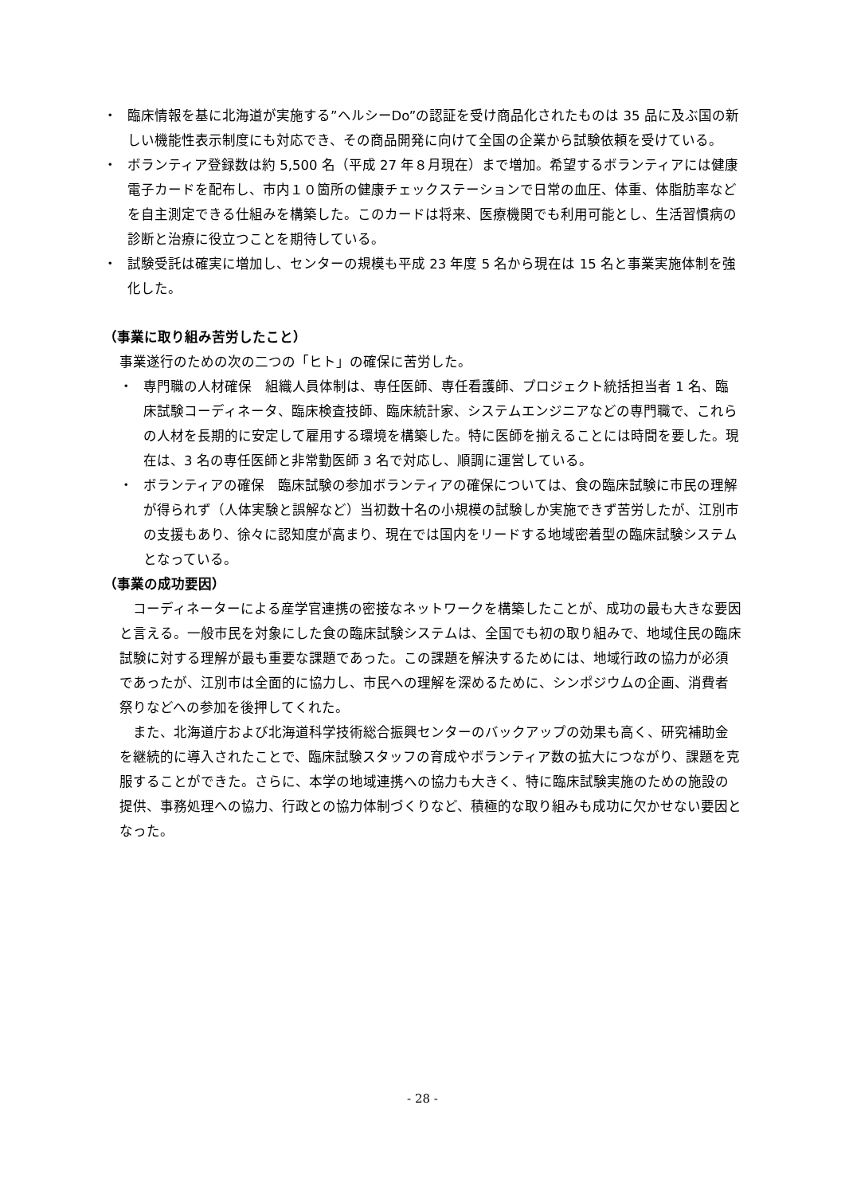・ 臨床情報を基に北海道が実施する”ヘルシーDo”の認証を受け商品化されたものは 35 品に及ぶ国の新しい機能性表示制度にも対応でき、その商品開発に向けて全国の企業から試験依頼を受けている。
・ ボランティア登録数は約 5,500 名（平成 27 年８月現在）まで増加。希望するボランティアには健康電子カードを配布し、市内１０箇所の健康チェックステーションで日常の血圧、体重、体脂肪率などを自主測定できる仕組みを構築した。このカードは将来、医療機関でも利用可能とし、生活習慣病の診断と治療に役立つことを期待している。
・ 試験受託は確実に増加し、センターの規模も平成 23 年度 5 名から現在は 15 名と事業実施体制を強化した。
（事業に取り組み苦労したこと）
事業遂行のための次の二つの「ヒト」の確保に苦労した。
・ 専門職の人材確保　組織人員体制は、専任医師、専任看護師、プロジェクト統括担当者 1 名、臨床試験コーディネータ、臨床検査技師、臨床統計家、システムエンジニアなどの専門職で、これらの人材を長期的に安定して雇用する環境を構築した。特に医師を揃えることには時間を要した。現在は、3 名の専任医師と非常勤医師 3 名で対応し、順調に運営している。
・ ボランティアの確保　臨床試験の参加ボランティアの確保については、食の臨床試験に市民の理解が得られず（人体実験と誤解など）当初数十名の小規模の試験しか実施できず苦労したが、江別市の支援もあり、徐々に認知度が高まり、現在では国内をリードする地域密着型の臨床試験システムとなっている。
（事業の成功要因）
　コーディネーターによる産学官連携の密接なネットワークを構築したことが、成功の最も大きな要因と言える。一般市民を対象にした食の臨床試験システムは、全国でも初の取り組みで、地域住民の臨床試験に対する理解が最も重要な課題であった。この課題を解決するためには、地域行政の協力が必須であったが、江別市は全面的に協力し、市民への理解を深めるために、シンポジウムの企画、消費者祭りなどへの参加を後押してくれた。
　また、北海道庁および北海道科学技術総合振興センターのバックアップの効果も高く、研究補助金を継続的に導入されたことで、臨床試験スタッフの育成やボランティア数の拡大につながり、課題を克服することができた。さらに、本学の地域連携への協力も大きく、特に臨床試験実施のための施設の提供、事務処理への協力、行政との協力体制づくりなど、積極的な取り組みも成功に欠かせない要因となった。
- 28 -